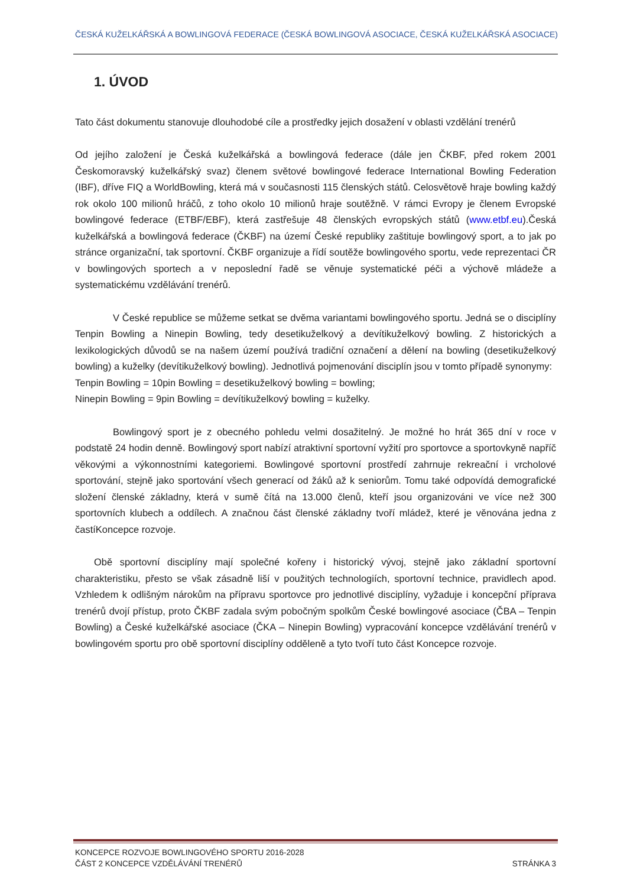ČESKÁ KUŽELKÁŘSKÁ A BOWLINGOVÁ FEDERACE (ČESKÁ BOWLINGOVÁ ASOCIACE, ČESKÁ KUŽELKÁŘSKÁ ASOCIACE)
1. ÚVOD
Tato část dokumentu stanovuje dlouhodobé cíle a prostředky jejich dosažení v oblasti vzdělání trenérů
Od jejího založení je Česká kuželkářská a bowlingová federace (dále jen ČKBF, před rokem 2001 Českomoravský kuželkářský svaz) členem světové bowlingové federace International Bowling Federation (IBF), dříve FIQ a WorldBowling, která má v současnosti 115 členských států. Celosvětově hraje bowling každý rok okolo 100 milionů hráčů, z toho okolo 10 milionů hraje soutěžně. V rámci Evropy je členem Evropské bowlingové federace (ETBF/EBF), která zastřešuje 48 členských evropských států (www.etbf.eu).Česká kuželkářská a bowlingová federace (ČKBF) na území České republiky zaštituje bowlingový sport, a to jak po stránce organizační, tak sportovní. ČKBF organizuje a řídí soutěže bowlingového sportu, vede reprezentaci ČR v bowlingových sportech a v neposlední řadě se věnuje systematické péči a výchově mládeže a systematickému vzdělávání trenérů.
V České republice se můžeme setkat se dvěma variantami bowlingového sportu. Jedná se o disciplíny Tenpin Bowling a Ninepin Bowling, tedy desetikuželkový a devítikuželkový bowling. Z historických a lexikologických důvodů se na našem území používá tradiční označení a dělení na bowling (desetikuželkový bowling) a kuželky (devítikuželkový bowling). Jednotlivá pojmenování disciplín jsou v tomto případě synonymy:
Tenpin Bowling = 10pin Bowling = desetikuželkový bowling = bowling;
Ninepin Bowling = 9pin Bowling = devítikuželkový bowling = kuželky.
Bowlingový sport je z obecného pohledu velmi dosažitelný. Je možné ho hrát 365 dní v roce v podstatě 24 hodin denně. Bowlingový sport nabízí atraktivní sportovní vyžití pro sportovce a sportovkyně napříč věkovými a výkonnostními kategoriemi. Bowlingové sportovní prostředí zahrnuje rekreační i vrcholové sportování, stejně jako sportování všech generací od žáků až k seniorům. Tomu také odpovídá demografické složení členské základny, která v sumě čítá na 13.000 členů, kteří jsou organizováni ve více než 300 sportovních klubech a oddílech. A značnou část členské základny tvoří mládež, které je věnována jedna z častíKoncepce rozvoje.
Obě sportovní disciplíny mají společné kořeny i historický vývoj, stejně jako základní sportovní charakteristiku, přesto se však zásadně liší v použitých technologiích, sportovní technice, pravidlech apod. Vzhledem k odlišným nárokům na přípravu sportovce pro jednotlivé disciplíny, vyžaduje i koncepční příprava trenérů dvojí přístup, proto ČKBF zadala svým pobočným spolkům České bowlingové asociace (ČBA – Tenpin Bowling) a České kuželkářské asociace (ČKA – Ninepin Bowling) vypracování koncepce vzdělávání trenérů v bowlingovém sportu pro obě sportovní disciplíny odděleně a tyto tvoří tuto část Koncepce rozvoje.
KONCEPCE ROZVOJE BOWLINGOVÉHO SPORTU 2016-2028
ČÁST 2 KONCEPCE VZDĚLÁVÁNÍ TRENÉRŮ STRÁNKA 3